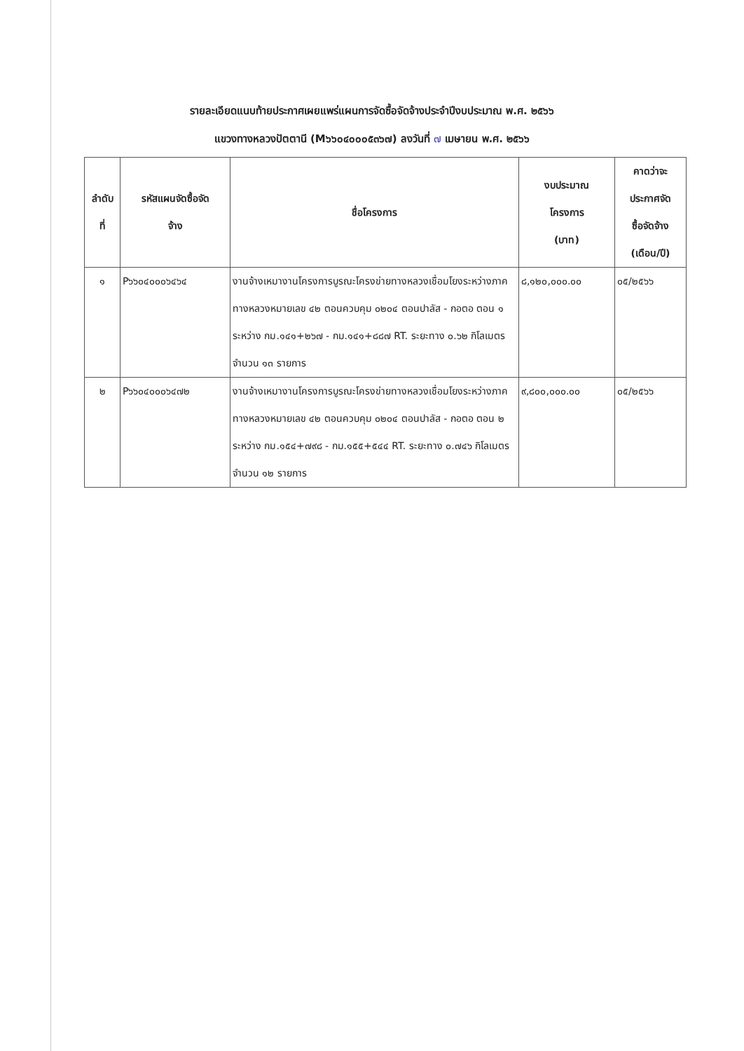รายละเอียดแนบท้ายประกาศเผยแพร่แผนการจัดซื้อจัดจ้างประจำปีงบประมาณ พ.ศ. ๒๕๖๖
แขวงทางหลวงปัตตานี (M๖๖๐๔๐๐๐๕๓๖๗) ลงวันที่ ๗ เมษายน พ.ศ. ๒๕๖๖
| ลำดับ ที่ | รหัสแผนจัดซื้อจัด จ้าง | ชื่อโครงการ | งบประมาณ โครงการ (บาท) | คาดว่าจะ ประกาศจัด ซื้อจัดจ้าง (เดือน/ปี) |
| --- | --- | --- | --- | --- |
| ๑ | P๖๖๐๔๐๐๐๖๔๖๔ | งานจ้างเหมางานโครงการบูรณะโครงข่ายทางหลวงเชื่อมโยงระหว่างภาค ทางหลวงหมายเลข ๔๒ ตอนควบคุม ๐๒๐๔ ตอนปาลัส - กอตอ ตอน ๑ ระหว่าง กม.๑๔๑+๒๖๗ - กม.๑๔๑+๘๘๗ RT. ระยะทาง ๐.๖๒ กิโลเมตร จำนวน ๑๓ รายการ | ๘,๑๒๐,๐๐๐.๐๐ | ๐๕/๒๕๖๖ |
| ๒ | P๖๖๐๔๐๐๐๖๔๗๒ | งานจ้างเหมางานโครงการบูรณะโครงข่ายทางหลวงเชื่อมโยงระหว่างภาค ทางหลวงหมายเลข ๔๒ ตอนควบคุม ๐๒๐๔ ตอนปาลัส - กอตอ ตอน ๒ ระหว่าง กม.๑๕๔+๗๙๘ - กม.๑๕๕+๕๔๔ RT. ระยะทาง ๐.๗๔๖ กิโลเมตร จำนวน ๑๒ รายการ | ๙,๘๐๐,๐๐๐.๐๐ | ๐๕/๒๕๖๖ |